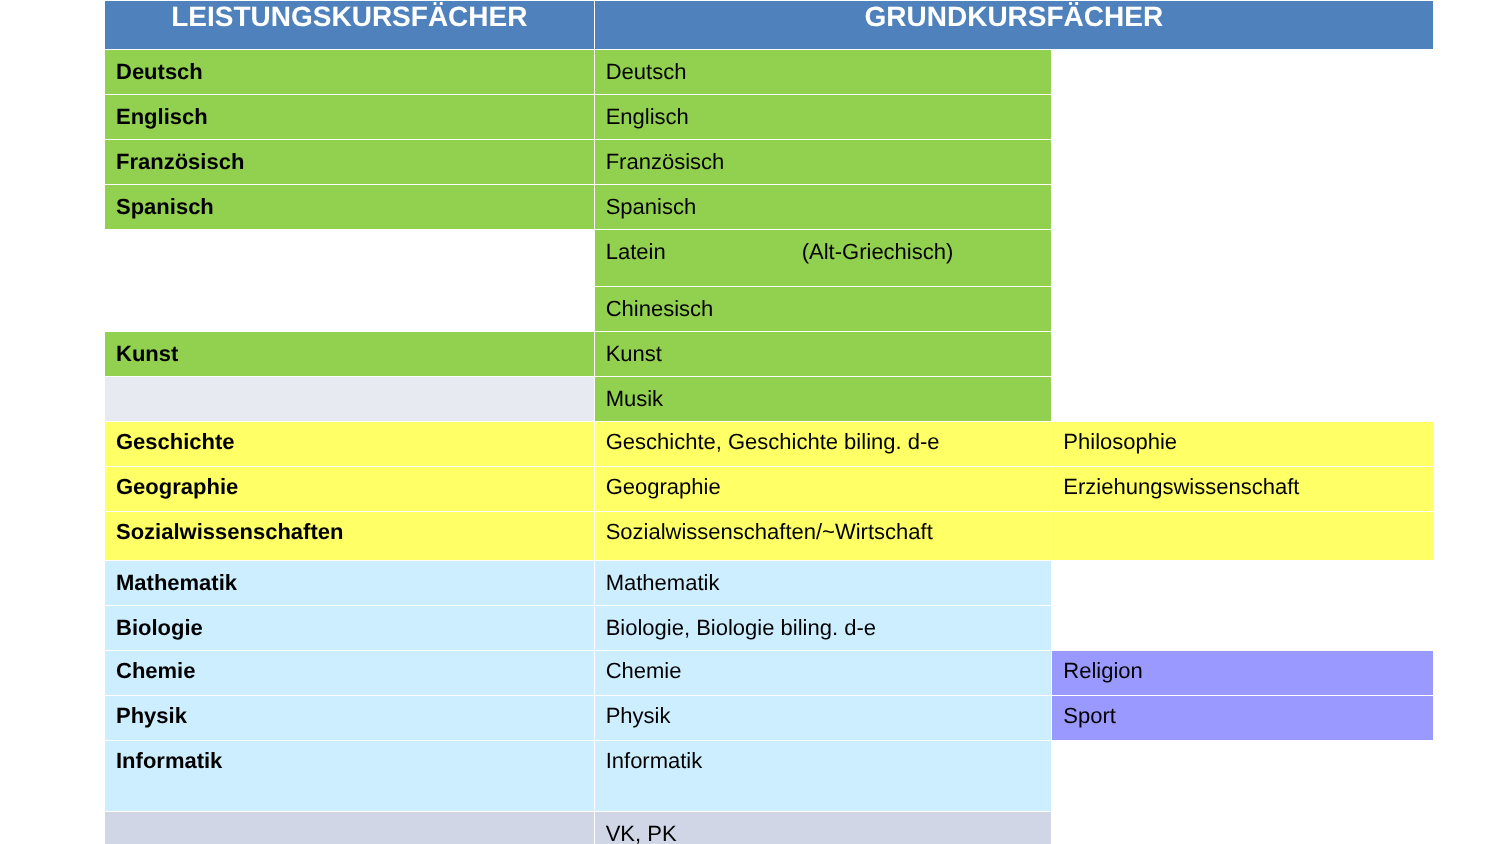| LEISTUNGSKURSFÄCHER | GRUNDKURSFÄCHER | |
| --- | --- | --- |
| Deutsch | Deutsch | |
| Englisch | Englisch | |
| Französisch | Französisch | |
| Spanisch | Spanisch | |
| | Latein (Alt-Griechisch) | |
| | Chinesisch | |
| Kunst | Kunst | |
| | Musik | |
| Geschichte | Geschichte, Geschichte biling. d-e | Philosophie |
| Geographie | Geographie | Erziehungswissenschaft |
| Sozialwissenschaften | Sozialwissenschaften/~Wirtschaft | |
| Mathematik | Mathematik | |
| Biologie | Biologie, Biologie biling. d-e | |
| Chemie | Chemie | Religion |
| Physik | Physik | Sport |
| Informatik | Informatik | |
| | VK, PK | |